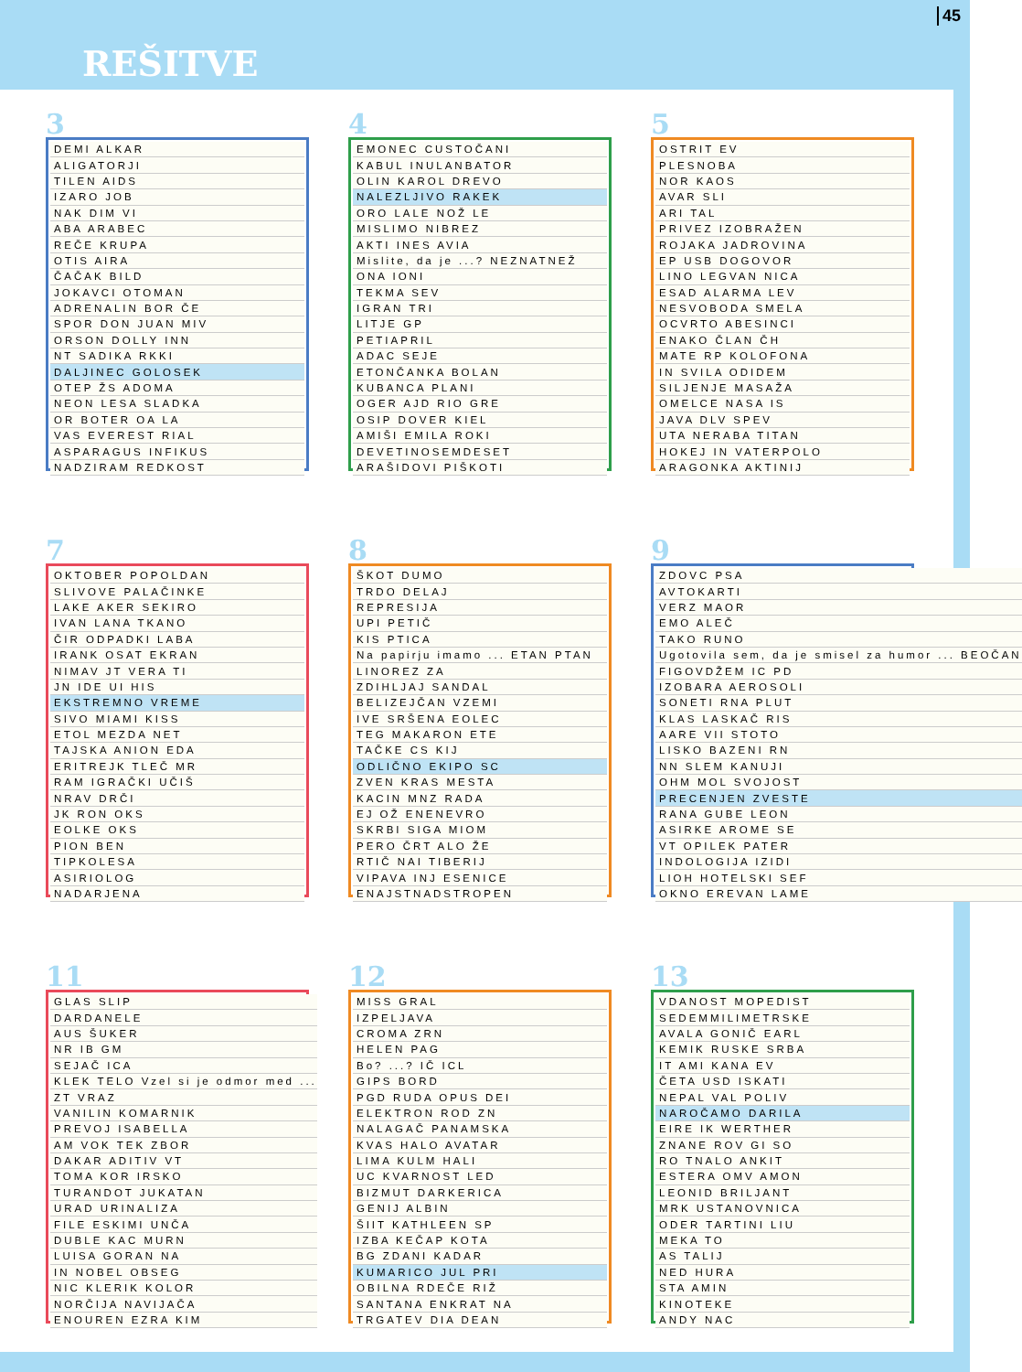REŠITVE
45
3
| DEMI ALKAR |
| ALIGATORJI |
| TILEN AIDS |
| IZARO JOB |
| NAK DIM VI |
| ABA ARABEC |
| REČE KRUPA |
| OTIS AIRA |
| ČAČAK BILD |
| JOKAVCI OTOMAN |
| ADRENALIN BOR ČE |
| SPOR DON JUAN MIV |
| ORSON DOLLY INN |
| NT SADIKA RKKI |
| DALJINEC GOLOSEK |
| OTEP ŽS ADOMA |
| NEON LESA SLADKA |
| OR BOTER OA LA |
| VAS EVEREST RIAL |
| ASPARAGUS INFIKUS |
| NADZIRAM REDKOST |
4
| EMONEC CUSTOČANI |
| KABUL INULANBATOR |
| OLIN KAROL DREVO |
| NALEZLJIVO RAKEK |
| ORO LALE NOŽ LE |
| MISLIMO NIBREZ |
| AKTI INES AVIA |
| Mislite, da je ...? NEZNATNEŽ |
| ONA IONI |
| TEKMA SEV |
| IGRAN TRI |
| LITJE GP |
| PETIAPRIL |
| ADAC SEJE |
| ETONČANKA BOLAN |
| KUBANCA PLANI |
| OGER AJD RIO GRE |
| OSIP DOVER KIEL |
| AMIŠI EMILA ROKI |
| DEVETINOSEMDESET |
| ARAŠIDOVI PIŠKOTI |
5
| OSTRIT EV |
| PLESNOBA |
| NOR KAOS |
| AVAR SLI |
| ARI TAL |
| PRIVEZ IZOBRAŽEN |
| ROJAKA JADROVINA |
| EP USB DOGOVOR |
| LINO LEGVAN NICA |
| ESAD ALARMA LEV |
| NESVOBODA SMELA |
| OCVRTO ABESINCI |
| ENAKO ČLAN ČH |
| MATE RP KOLOFONA |
| IN SVILA ODIDEM |
| SILJENJE MASAŽA |
| OMELCE NASA IS |
| JAVA DLV SPEV |
| UTA NERABA TITAN |
| HOKEJ IN VATERPOLO |
| ARAGONKA AKTINIJ |
7
| OKTOBER POPOLDAN |
| SLIVOVE PALAČINKE |
| LAKE AKER SEKIRO |
| IVAN LANA TKANO |
| ČIR ODPADKI LABA |
| IRANK OSAT EKRAN |
| NIMAV JT VERA TI |
| JN IDE UI HIS |
| EKSTREMNO VREME |
| SIVO MIAMI KISS |
| ETOL MEZDA NET |
| TAJSKA ANION EDA |
| ERITREJK TLEČ MR |
| RAM IGRAČKI UČIŠ |
| NRAV DRČI |
| JK RON OKS |
| EOLKE OKS |
| PION BEN |
| TIPKOLESA |
| ASIRIOLOG |
| NADARJENA |
8
| ŠKOT DUMO |
| TRDO DELAJ |
| REPRESIJA |
| UPI PETIČ |
| KIS PTICA |
| Na papirju imamo ... ETAN PTAN |
| LINOREZ ZA |
| ZDIHLJAJ SANDAL |
| BELIZEJČAN VZEMI |
| IVE SRŠENA EOLEC |
| TEG MAKARON ETE |
| TAČKE CS KIJ |
| ODLIČNO EKIPO SC |
| ZVEN KRAS MESTA |
| KACIN MNZ RADA |
| EJ OŽ ENENEVRO |
| SKRBI SIGA MIOM |
| PERO ČRT ALO ŽE |
| RTIČ NAI TIBERIJ |
| VIPAVA INJ ESENICE |
| ENAJSTNADSTROPEN |
9
| ZDOVC PSA |
| AVTOKARTI |
| VERZ MAOR |
| EMO ALEČ |
| TAKO RUNO |
| Ugotovila sem, da je smisel za humor ... BEOČAN |
| FIGOVDŽEM IC PD |
| IZOBARA AEROSOLI |
| SONETI RNA PLUT |
| KLAS LASKAČ RIS |
| AARE VII STOTO |
| LISKO BAZENI RN |
| NN SLEM KANUJI |
| OHM MOL SVOJOST |
| PRECENJEN ZVESTE |
| RANA GUBE LEON |
| ASIRKE AROME SE |
| VT OPILEK PATER |
| INDOLOGIJA IZIDI |
| LIOH HOTELSKI SEF |
| OKNO EREVAN LAME |
11
| GLAS SLIP |
| DARDANELE |
| AUS ŠUKER |
| NR IB GM |
| SEJAČ ICA |
| KLEK TELO Vzel si je odmor med ... |
| ZT VRAZ |
| VANILIN KOMARNIK |
| PREVOJ ISABELLA |
| AM VOK TEK ZBOR |
| DAKAR ADITIV VT |
| TOMA KOR IRSKO |
| TURANDOT JUKATAN |
| URAD URINALIZA |
| FILE ESKIMI UNČA |
| DUBLE KAC MURN |
| LUISA GORAN NA |
| IN NOBEL OBSEG |
| NIC KLERIK KOLOR |
| NORČIJA NAVIJAČA |
| ENOUREN EZRA KIM |
12
| MISS GRAL |
| IZPELJAVA |
| CROMA ZRN |
| HELEN PAG |
| Bo? ...? IČ ICL |
| GIPS BORD |
| PGD RUDA OPUS DEI |
| ELEKTRON ROD ZN |
| NALAGAČ PANAMSKA |
| KVAS HALO AVATAR |
| LIMA KULM HALI |
| UC KVARNOST LED |
| BIZMUT DARKERICA |
| GENIJ ALBIN |
| ŠIIT KATHLEEN SP |
| IZBA KEČAP KOTA |
| BG ZDANI KADAR |
| KUMARICO JUL PRI |
| OBILNA RDEČE RIŽ |
| SANTANA ENKRAT NA |
| TRGATEV DIA DEAN |
13
| VDANOST MOPEDIST |
| SEDEMMILIMETRSKE |
| AVALA GONIČ EARL |
| KEMIK RUSKE SRBA |
| IT AMI KANA EV |
| ČETA USD ISKATI |
| NEPAL VAL POLIV |
| NAROČAMO DARILA |
| EIRE IK WERTHER |
| ZNANE ROV GI SO |
| RO TNALO ANKIT |
| ESTERA OMV AMON |
| LEONID BRILJANT |
| MRK USTANOVNICA |
| ODER TARTINI LIU |
| MEKA TO |
| AS TALIJ |
| NED HURA |
| STA AMIN |
| KINOTEKE |
| ANDY NAC |